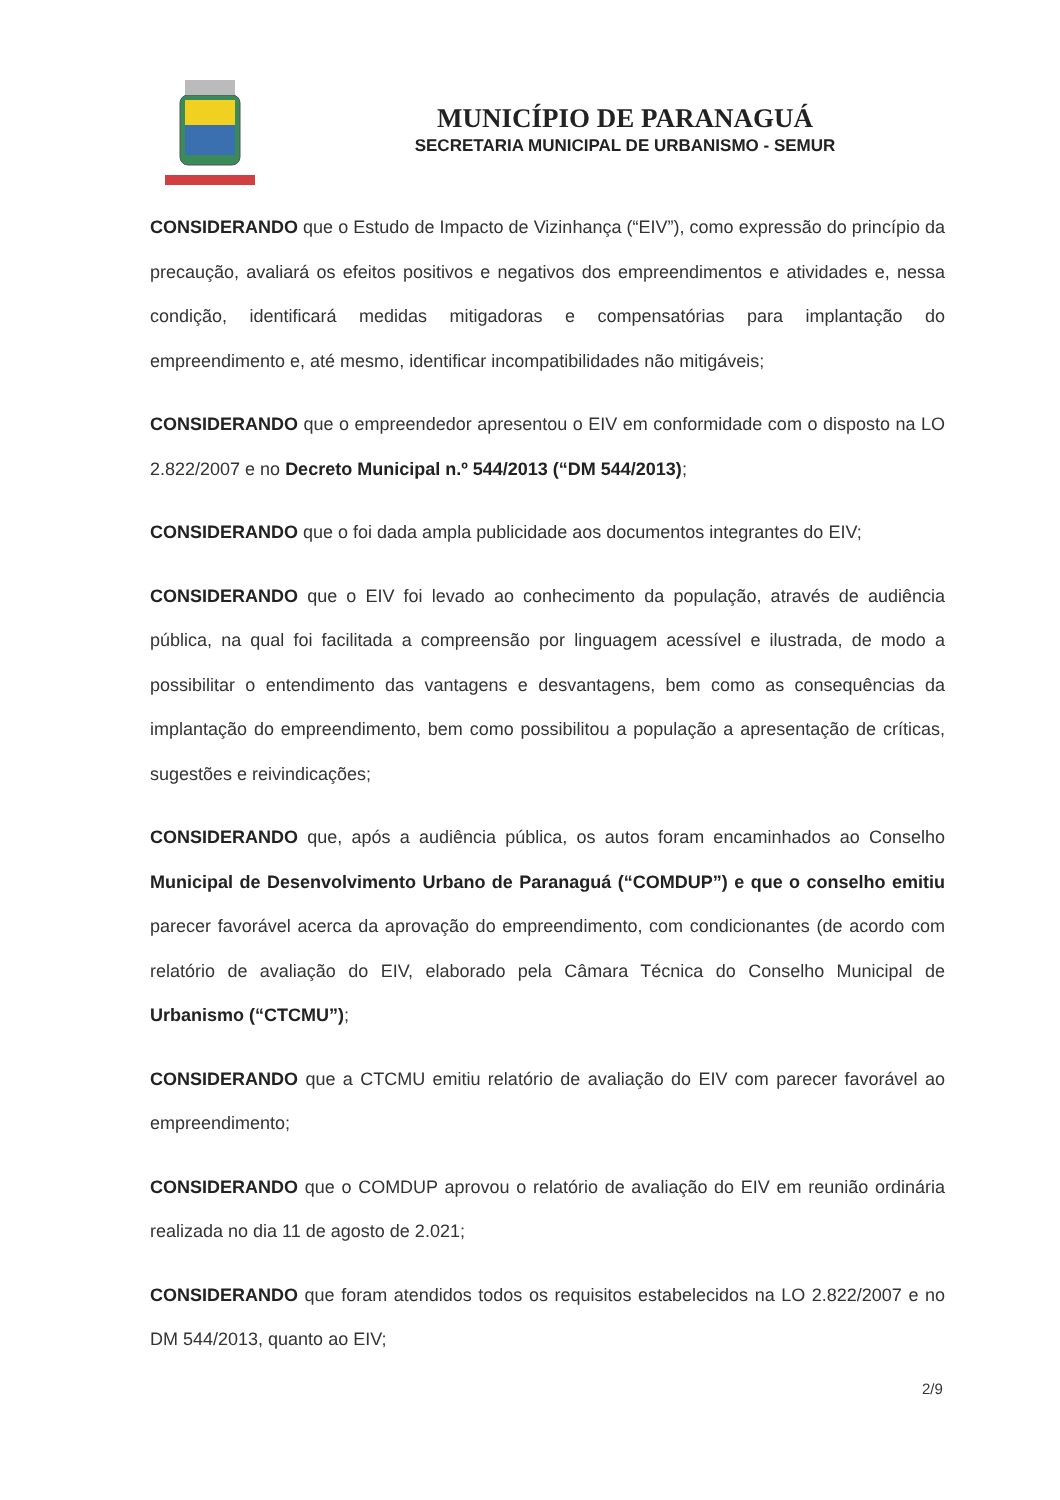MUNICÍPIO DE PARANAGUÁ
SECRETARIA MUNICIPAL DE URBANISMO - SEMUR
CONSIDERANDO que o Estudo de Impacto de Vizinhança (“EIV”), como expressão do princípio da precaução, avaliará os efeitos positivos e negativos dos empreendimentos e atividades e, nessa condição, identificará medidas mitigadoras e compensatórias para implantação do empreendimento e, até mesmo, identificar incompatibilidades não mitigáveis;
CONSIDERANDO que o empreendedor apresentou o EIV em conformidade com o disposto na LO 2.822/2007 e no Decreto Municipal n.º 544/2013 (“DM 544/2013);
CONSIDERANDO que o foi dada ampla publicidade aos documentos integrantes do EIV;
CONSIDERANDO que o EIV foi levado ao conhecimento da população, através de audiência pública, na qual foi facilitada a compreensão por linguagem acessível e ilustrada, de modo a possibilitar o entendimento das vantagens e desvantagens, bem como as consequências da implantação do empreendimento, bem como possibilitou a população a apresentação de críticas, sugestões e reivindicações;
CONSIDERANDO que, após a audiência pública, os autos foram encaminhados ao Conselho Municipal de Desenvolvimento Urbano de Paranaguá (“COMDUP”) e que o conselho emitiu parecer favorável acerca da aprovação do empreendimento, com condicionantes (de acordo com relatório de avaliação do EIV, elaborado pela Câmara Técnica do Conselho Municipal de Urbanismo (“CTCMU”);
CONSIDERANDO que a CTCMU emitiu relatório de avaliação do EIV com parecer favorável ao empreendimento;
CONSIDERANDO que o COMDUP aprovou o relatório de avaliação do EIV em reunião ordinária realizada no dia 11 de agosto de 2.021;
CONSIDERANDO que foram atendidos todos os requisitos estabelecidos na LO 2.822/2007 e no DM 544/2013, quanto ao EIV;
2/9